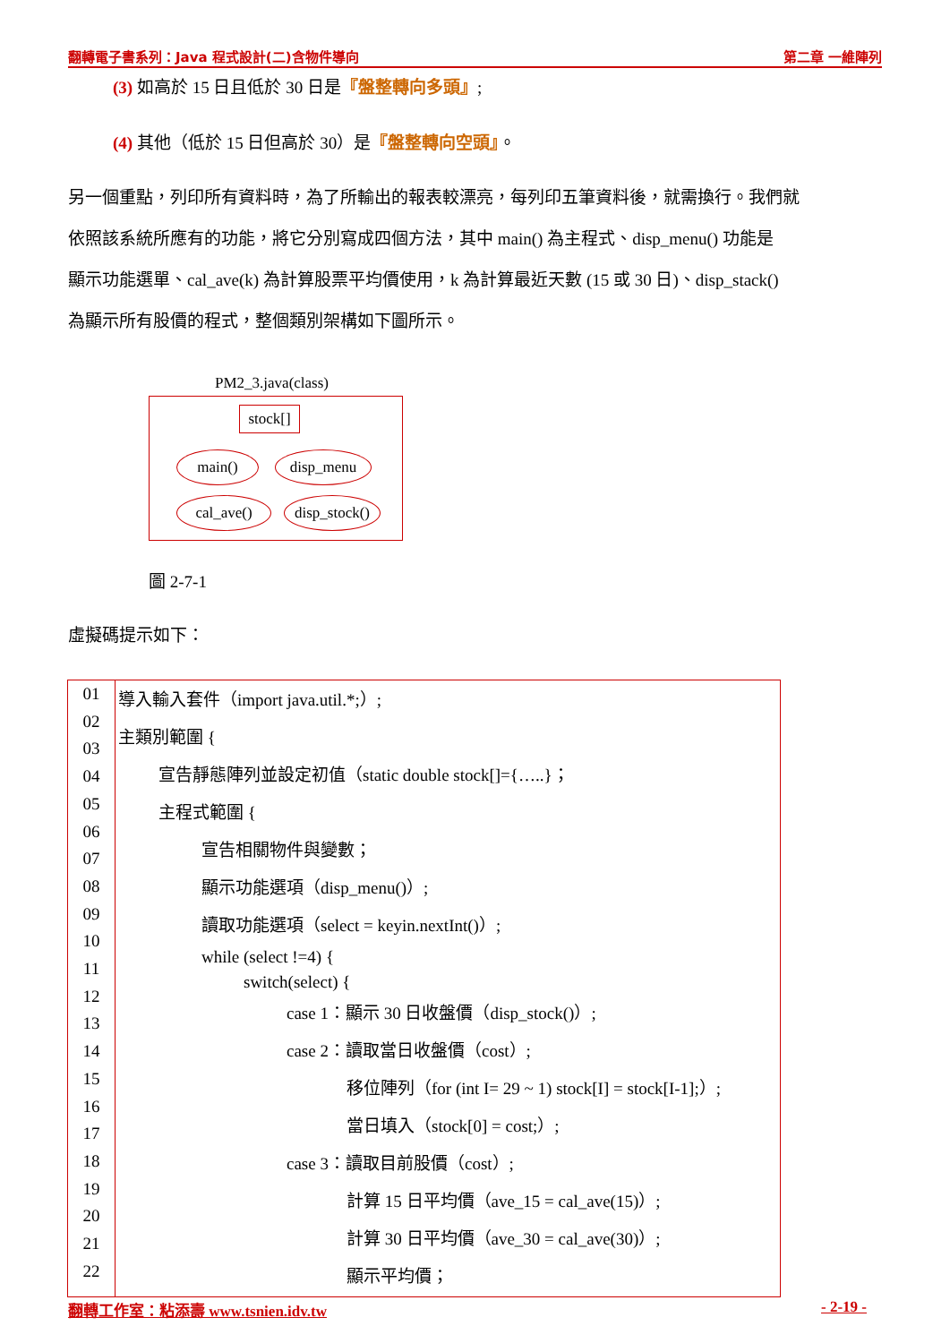翻轉電子書系列：Java 程式設計(二)含物件導向 第二章 一維陣列
(3) 如高於 15 日且低於 30 日是『盤整轉向多頭』;
(4) 其他（低於 15 日但高於 30）是『盤整轉向空頭』。
另一個重點，列印所有資料時，為了所輸出的報表較漂亮，每列印五筆資料後，就需換行。我們就
依照該系統所應有的功能，將它分別寫成四個方法，其中 main() 為主程式、disp_menu() 功能是
顯示功能選單、cal_ave(k) 為計算股票平均價使用，k 為計算最近天數 (15 或 30 日)、disp_stack()
為顯示所有股價的程式，整個類別架構如下圖所示。
PM2_3.java(class)
stock[]
main() disp_menu
cal_ave()
disp_stock()
圖 2-7-1
虛擬碼提示如下：
| 01 02 03 04 05 06 07 08 09 10 11 12 13 14 15 16 17 18 19 20 21 22 | 導入輸入套件（import java.util.*;）; 主類別範圍 { 宣告靜態陣列並設定初值（static double stock[]={…..}； 主程式範圍 { 宣告相關物件與變數； 顯示功能選項（disp_menu()）; 讀取功能選項（select = keyin.nextInt()）; while (select !=4) { switch(select) { case 1：顯示 30 日收盤價（disp_stock()）; case 2：讀取當日收盤價（cost）; 移位陣列（for (int I= 29 ~ 1) stock[I] = stock[I-1];）; 當日填入（stock[0] = cost;）; case 3：讀取目前股價（cost）; 計算 15 日平均價（ave_15 = cal_ave(15)）; 計算 30 日平均價（ave_30 = cal_ave(30)）; 顯示平均價； |
翻轉工作室：粘添壽 www.tsnien.idv.tw - 2-19 -